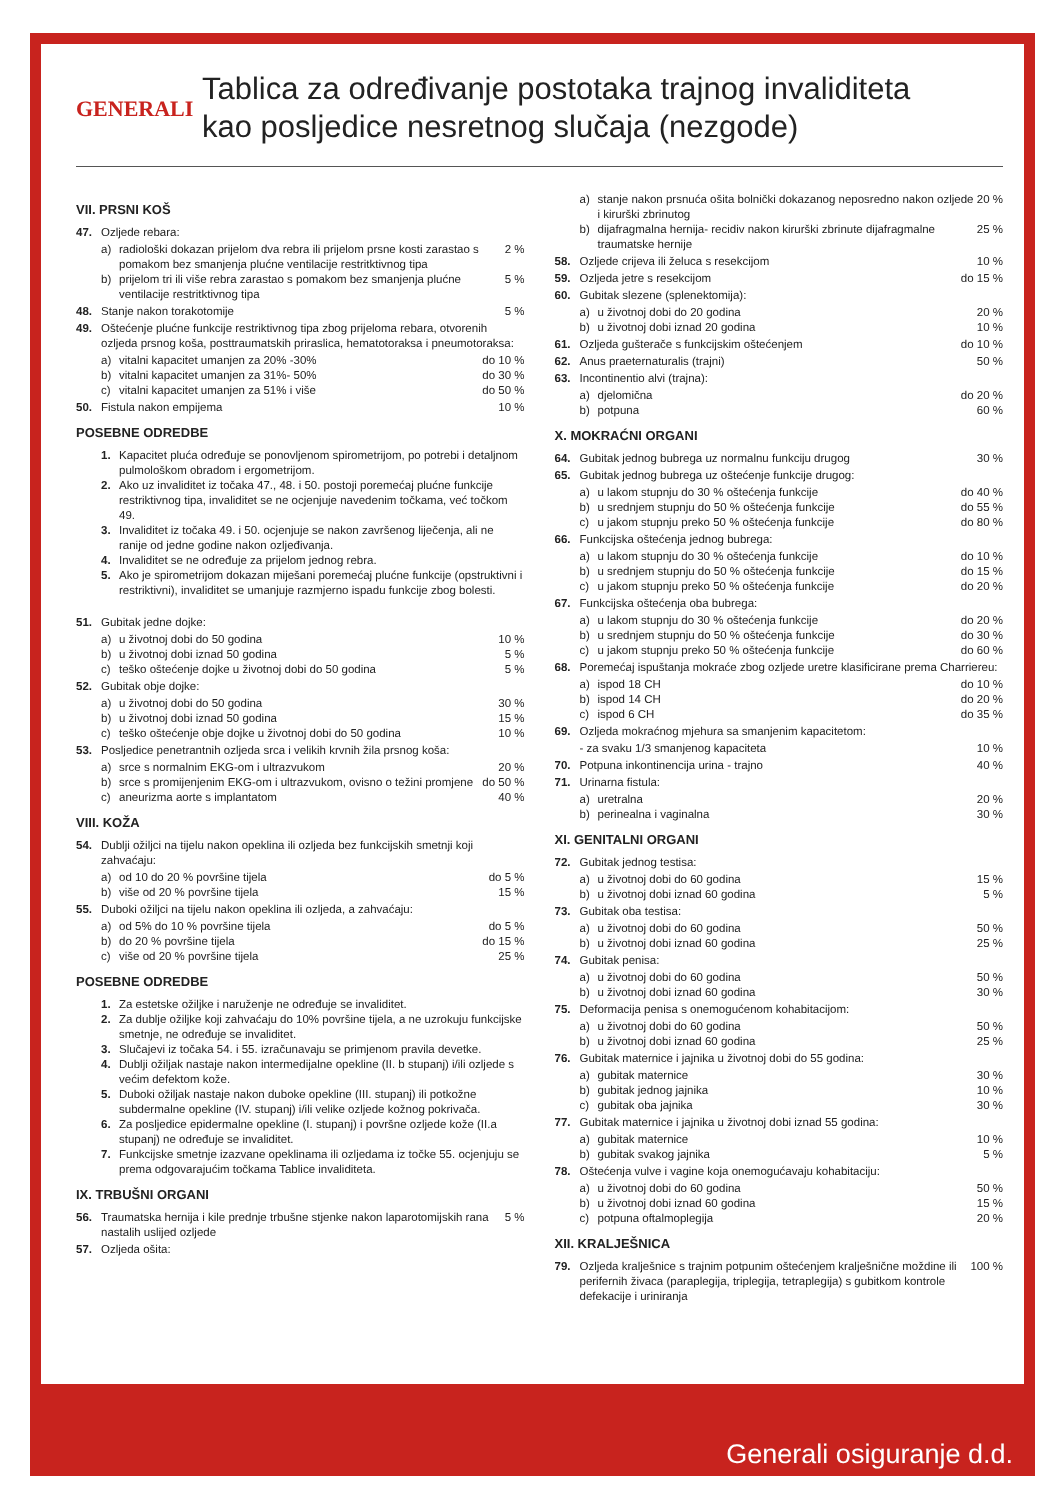GENERALI
Tablica za određivanje postotaka trajnog invaliditeta
kao posljedice nesretnog slučaja (nezgode)
VII. PRSNI KOŠ
47. Ozljede rebara:
a) radiološki dokazan prijelom dva rebra ili prijelom prsne kosti zarastao s pomakom bez smanjenja plućne ventilacije restritktivnog tipa 2 %
b) prijelom tri ili više rebra zarastao s pomakom bez smanjenja plućne ventilacije restritktivnog tipa 5 %
48. Stanje nakon torakotomije 5 %
49. Oštećenje plućne funkcije restriktivnog tipa zbog prijeloma rebara, otvorenih ozljeda prsnog koša, posttraumatskih priraslica, hematotoraksa i pneumotoraksa:
a) vitalni kapacitet umanjen za 20% -30% do 10 %
b) vitalni kapacitet umanjen za 31%- 50% do 30 %
c) vitalni kapacitet umanjen za 51% i više do 50 %
50. Fistula nakon empijema 10 %
POSEBNE ODREDBE
1. Kapacitet pluća određuje se ponovljenom spirometrijom, po potrebi i detaljnom pulmološkom obradom i ergometrijom.
2. Ako uz invaliditet iz točaka 47., 48. i 50. postoji poremećaj plućne funkcije restriktivnog tipa, invaliditet se ne ocjenjuje navedenim točkama, već točkom 49.
3. Invaliditet iz točaka 49. i 50. ocjenjuje se nakon završenog liječenja, ali ne ranije od jedne godine nakon ozljeđivanja.
4. Invaliditet se ne određuje za prijelom jednog rebra.
5. Ako je spirometrijom dokazan miješani poremećaj plućne funkcije (opstruktivni i restriktivni), invaliditet se umanjuje razmjerno ispadu funkcije zbog bolesti.
51. Gubitak jedne dojke:
a) u životnoj dobi do 50 godina 10 %
b) u životnoj dobi iznad 50 godina 5 %
c) teško oštećenje dojke u životnoj dobi do 50 godina 5 %
52. Gubitak obje dojke:
a) u životnoj dobi do 50 godina 30 %
b) u životnoj dobi iznad 50 godina 15 %
c) teško oštećenje obje dojke u životnoj dobi do 50 godina 10 %
53. Posljedice penetrantnih ozljeda srca i velikih krvnih žila prsnog koša:
a) srce s normalnim EKG-om i ultrazvukom 20 %
b) srce s promijenjenim EKG-om i ultrazvukom, ovisno o težini promjene do 50 %
c) aneurizma aorte s implantatom 40 %
VIII. KOŽA
54. Dublji ožiljci na tijelu nakon opeklina ili ozljeda bez funkcijskih smetnji koji zahvaćaju:
a) od 10 do 20 % površine tijela do 5 %
b) više od 20 % površine tijela 15 %
55. Duboki ožiljci na tijelu nakon opeklina ili ozljeda, a zahvaćaju:
a) od 5% do 10 % površine tijela do 5 %
b) do 20 % površine tijela do 15 %
c) više od 20 % površine tijela 25 %
POSEBNE ODREDBE
1. Za estetske ožiljke i naruženje ne određuje se invaliditet.
2. Za dublje ožiljke koji zahvaćaju do 10% površine tijela, a ne uzrokuju funkcijske smetnje, ne određuje se invaliditet.
3. Slučajevi iz točaka 54. i 55. izračunavaju se primjenom pravila devetke.
4. Dublji ožiljak nastaje nakon intermedijalne opekline (II. b stupanj) i/ili ozljede s većim defektom kože.
5. Duboki ožiljak nastaje nakon duboke opekline (III. stupanj) ili potkožne subdermalne opekline (IV. stupanj) i/ili velike ozljede kožnog pokrivača.
6. Za posljedice epidermalne opekline (I. stupanj) i površne ozljede kože (II.a stupanj) ne određuje se invaliditet.
7. Funkcijske smetnje izazvane opeklinama ili ozljedama iz točke 55. ocjenjuju se prema odgovarajućim točkama Tablice invaliditeta.
IX. TRBUŠNI ORGANI
56. Traumatska hernija i kile prednje trbušne stjenke nakon laparotomijskih rana nastalih uslijed ozljede 5 %
57. Ozljeda ošita:
a) stanje nakon prsnuća ošita bolnički dokazanog neposredno nakon ozljede i kirurški zbrinutog 20 %
b) dijafragmalna hernija- recidiv nakon kirurški zbrinute dijafragmalne traumatske hernije 25 %
58. Ozljede crijeva ili želuca s resekcijom 10 %
59. Ozljeda jetre s resekcijom do 15 %
60. Gubitak slezene (splenektomija):
a) u životnoj dobi do 20 godina 20 %
b) u životnoj dobi iznad 20 godina 10 %
61. Ozljeda gušterače s funkcijskim oštećenjem do 10 %
62. Anus praeternaturalis (trajni) 50 %
63. Incontinentio alvi (trajna):
a) djelomična do 20 %
b) potpuna 60 %
X. MOKRAĆNI ORGANI
64. Gubitak jednog bubrega uz normalnu funkciju drugog 30 %
65. Gubitak jednog bubrega uz oštećenje funkcije drugog:
a) u lakom stupnju do 30 % oštećenja funkcije do 40 %
b) u srednjem stupnju do 50 % oštećenja funkcije do 55 %
c) u jakom stupnju preko 50 % oštećenja funkcije do 80 %
66. Funkcijska oštećenja jednog bubrega:
a) u lakom stupnju do 30 % oštećenja funkcije do 10 %
b) u srednjem stupnju do 50 % oštećenja funkcije do 15 %
c) u jakom stupnju preko 50 % oštećenja funkcije do 20 %
67. Funkcijska oštećenja oba bubrega:
a) u lakom stupnju do 30 % oštećenja funkcije do 20 %
b) u srednjem stupnju do 50 % oštećenja funkcije do 30 %
c) u jakom stupnju preko 50 % oštećenja funkcije do 60 %
68. Poremećaj ispuštanja mokraće zbog ozljede uretre klasificirane prema Charriereu:
a) ispod 18 CH do 10 %
b) ispod 14 CH do 20 %
c) ispod 6 CH do 35 %
69. Ozljeda mokraćnog mjehura sa smanjenim kapacitetom:
- za svaku 1/3 smanjenog kapaciteta 10 %
70. Potpuna inkontinencija urina - trajno 40 %
71. Urinarna fistula:
a) uretralna 20 %
b) perinealna i vaginalna 30 %
XI. GENITALNI ORGANI
72. Gubitak jednog testisa:
a) u životnoj dobi do 60 godina 15 %
b) u životnoj dobi iznad 60 godina 5 %
73. Gubitak oba testisa:
a) u životnoj dobi do 60 godina 50 %
b) u životnoj dobi iznad 60 godina 25 %
74. Gubitak penisa:
a) u životnoj dobi do 60 godina 50 %
b) u životnoj dobi iznad 60 godina 30 %
75. Deformacija penisa s onemogućenom kohabitacijom:
a) u životnoj dobi do 60 godina 50 %
b) u životnoj dobi iznad 60 godina 25 %
76. Gubitak maternice i jajnika u životnoj dobi do 55 godina:
a) gubitak maternice 30 %
b) gubitak jednog jajnika 10 %
c) gubitak oba jajnika 30 %
77. Gubitak maternice i jajnika u životnoj dobi iznad 55 godina:
a) gubitak maternice 10 %
b) gubitak svakog jajnika 5 %
78. Oštećenja vulve i vagine koja onemogućavaju kohabitaciju:
a) u životnoj dobi do 60 godina 50 %
b) u životnoj dobi iznad 60 godina 15 %
c) potpuna oftalmoplegija 20 %
XII. KRALJEŠNICA
79. Ozljeda kralješnice s trajnim potpunim oštećenjem kralješnične moždine ili perifernih živaca (paraplegija, triplegija, tetraplegija) s gubitkom kontrole defekacije i uriniranja 100 %
Generali osiguranje d.d.